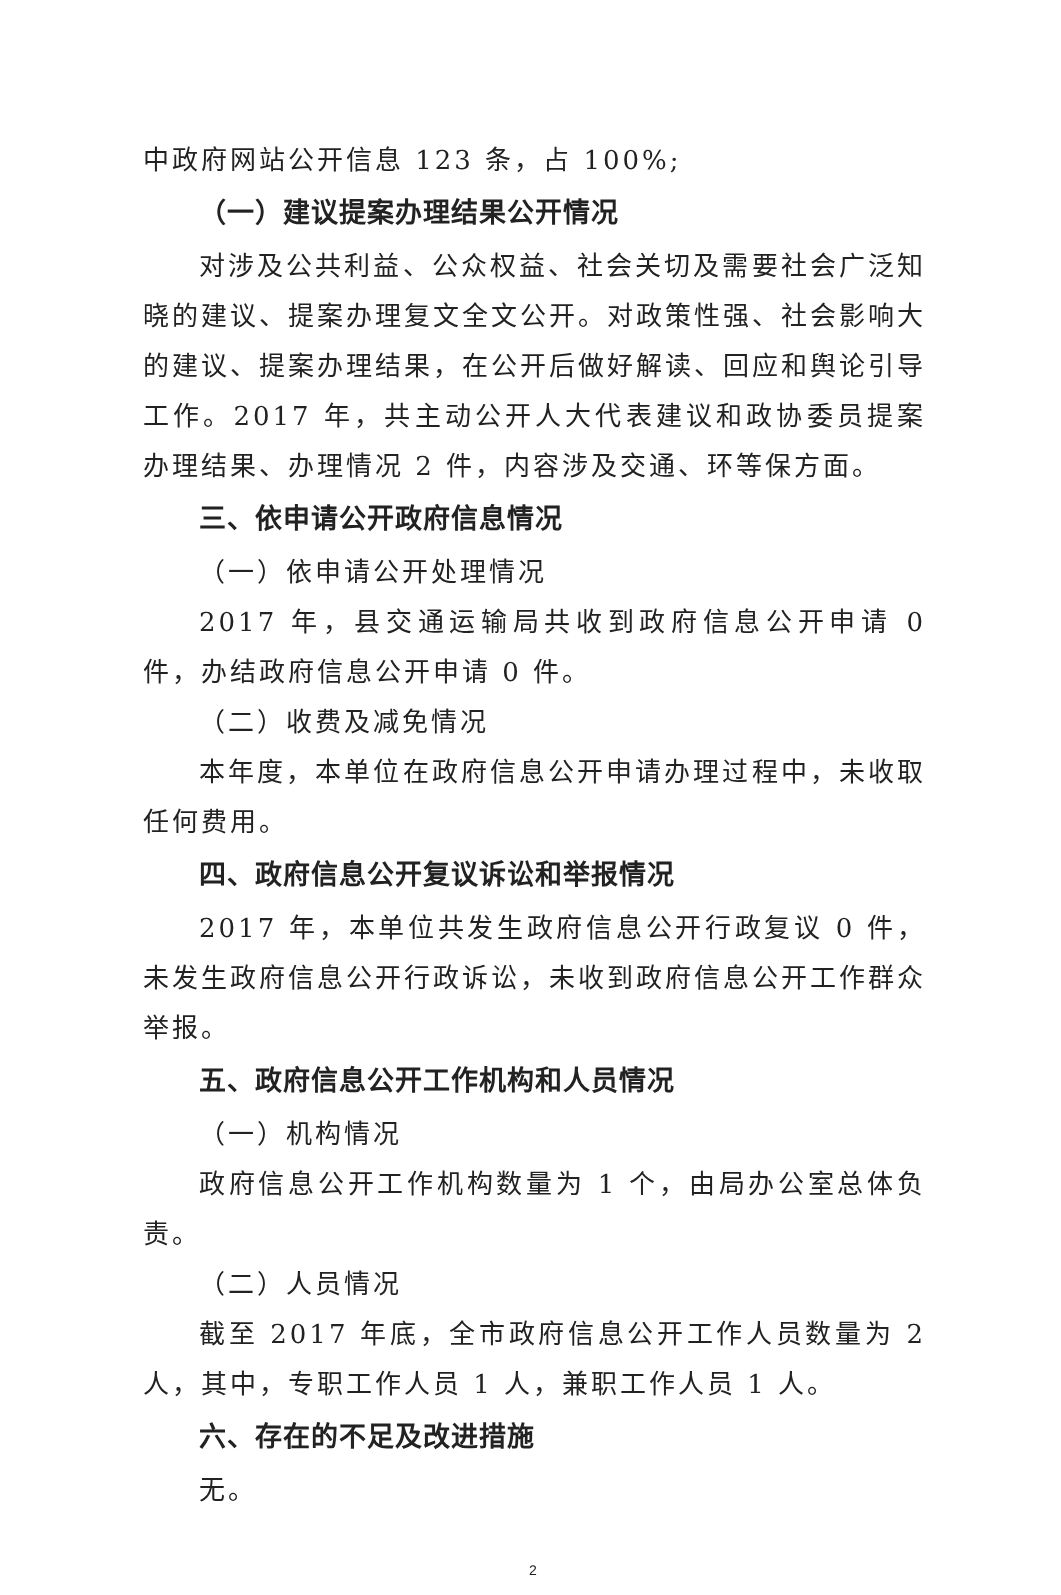中政府网站公开信息 123 条，占 100%;
（一）建议提案办理结果公开情况
对涉及公共利益、公众权益、社会关切及需要社会广泛知晓的建议、提案办理复文全文公开。对政策性强、社会影响大的建议、提案办理结果，在公开后做好解读、回应和舆论引导工作。2017 年，共主动公开人大代表建议和政协委员提案办理结果、办理情况 2 件，内容涉及交通、环等保方面。
三、依申请公开政府信息情况
（一）依申请公开处理情况
2017 年，县交通运输局共收到政府信息公开申请 0 件，办结政府信息公开申请 0 件。
（二）收费及减免情况
本年度，本单位在政府信息公开申请办理过程中，未收取任何费用。
四、政府信息公开复议诉讼和举报情况
2017 年，本单位共发生政府信息公开行政复议 0 件，未发生政府信息公开行政诉讼，未收到政府信息公开工作群众举报。
五、政府信息公开工作机构和人员情况
（一）机构情况
政府信息公开工作机构数量为 1 个，由局办公室总体负责。
（二）人员情况
截至 2017 年底，全市政府信息公开工作人员数量为 2 人，其中，专职工作人员 1 人，兼职工作人员 1 人。
六、存在的不足及改进措施
无。
2